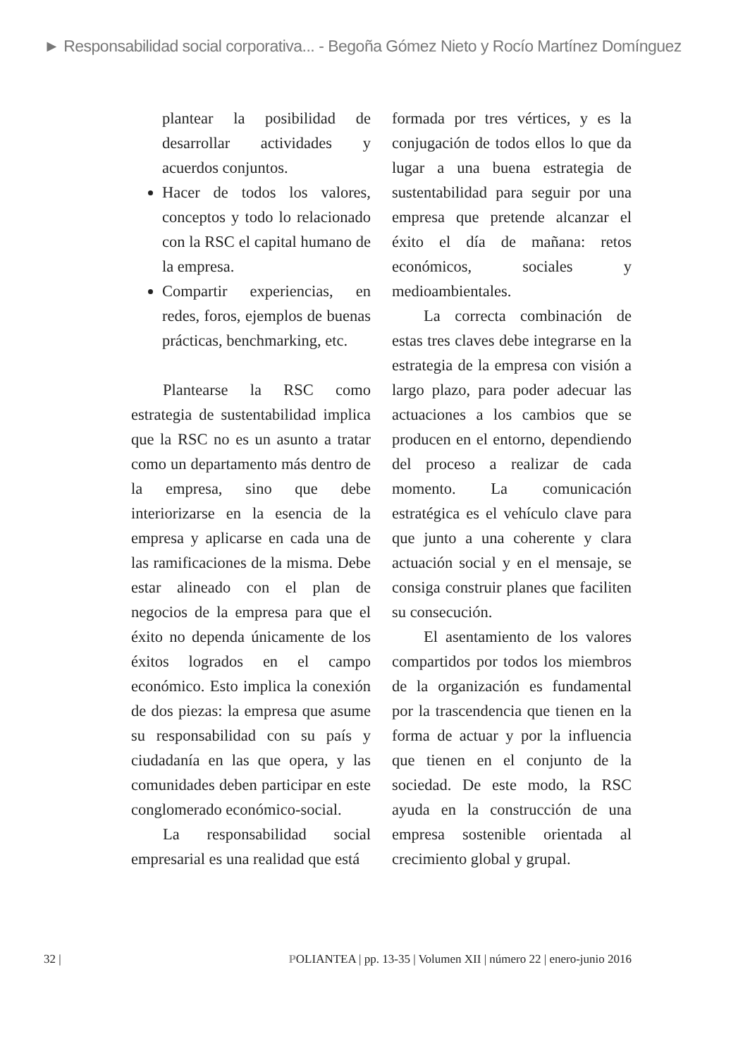► Responsabilidad social corporativa... - Begoña Gómez Nieto y Rocío Martínez Domínguez
plantear la posibilidad de desarrollar actividades y acuerdos conjuntos.
Hacer de todos los valores, conceptos y todo lo relacionado con la RSC el capital humano de la empresa.
Compartir experiencias, en redes, foros, ejemplos de buenas prácticas, benchmarking, etc.
Plantearse la RSC como estrategia de sustentabilidad implica que la RSC no es un asunto a tratar como un departamento más dentro de la empresa, sino que debe interiorizarse en la esencia de la empresa y aplicarse en cada una de las ramificaciones de la misma. Debe estar alineado con el plan de negocios de la empresa para que el éxito no dependa únicamente de los éxitos logrados en el campo económico. Esto implica la conexión de dos piezas: la empresa que asume su responsabilidad con su país y ciudadanía en las que opera, y las comunidades deben participar en este conglomerado económico-social.
La responsabilidad social empresarial es una realidad que está
formada por tres vértices, y es la conjugación de todos ellos lo que da lugar a una buena estrategia de sustentabilidad para seguir por una empresa que pretende alcanzar el éxito el día de mañana: retos económicos, sociales y medioambientales.
La correcta combinación de estas tres claves debe integrarse en la estrategia de la empresa con visión a largo plazo, para poder adecuar las actuaciones a los cambios que se producen en el entorno, dependiendo del proceso a realizar de cada momento. La comunicación estratégica es el vehículo clave para que junto a una coherente y clara actuación social y en el mensaje, se consiga construir planes que faciliten su consecución.
El asentamiento de los valores compartidos por todos los miembros de la organización es fundamental por la trascendencia que tienen en la forma de actuar y por la influencia que tienen en el conjunto de la sociedad. De este modo, la RSC ayuda en la construcción de una empresa sostenible orientada al crecimiento global y grupal.
32 | POLIANTEA | pp. 13-35 | Volumen XII | número 22 | enero-junio 2016